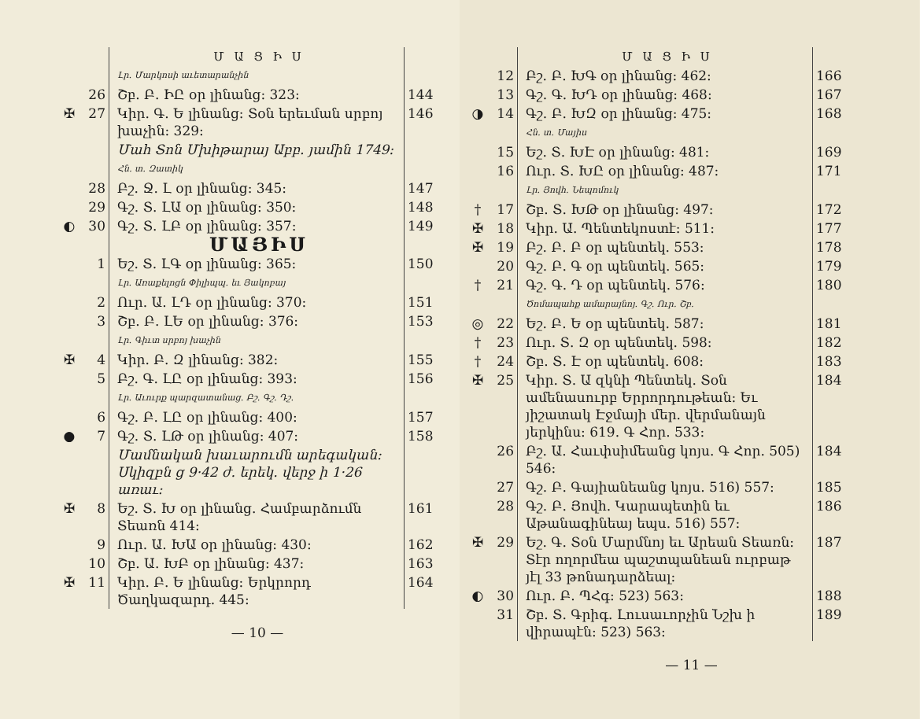| | | Մ Ա Ց Ի Ս | |
| | | Լր․ Մարկոսի աւետարանչին | |
| | 26 | Շբ. Բ. ԻԸ օր լինանց: 323: | 144 |
| ✠ | 27 | Կիր. Գ. Ե լինանց: Տօն երեւման սրբոյ խաչին: 329: | 146 |
| | | Մահ Տոն Մխիթարայ Աբբ. յամին 1749: Հն․ տ․ Զատիկ | |
| | 28 | Բշ. Ջ. Լ օր լինանց: 345: | 147 |
| | 29 | Գշ. Տ. ԼԱ օր լինանց: 350: | 148 |
| ◐ | 30 | Գշ. Տ. ԼԲ օր լինանց: 357: | 149 |
| | | ՄԱՅԻՍ | |
| | 1 | Եշ. Տ. ԼԳ օր լինանց: 365: Լր. Առաքելոցն Փիլիպպ. եւ Յակոբայ | 150 |
| | 2 | Ուր. Ա. ԼԴ օր լինանց: 370: | 151 |
| | 3 | Շբ. Բ. ԼԵ օր լինանց: 376: Լր․ Գիւտ սրբոյ խաչին | 153 |
| ✠ | 4 | Կիր. Բ. Զ լինանց: 382: | 155 |
| | 5 | Բշ. Գ. ԼԸ օր լինանց: 393: Լր. Աւուրք պարզատանաց. Բշ. Գշ. Դշ. | 156 |
| | 6 | Գշ. Բ. ԼԸ օր լինանց: 400: | 157 |
| ● | 7 | Գշ. Տ. ԼԹ օր լինանց: 407: | 158 |
| | | Մամնական խաւարումն արեգական: Սկիզբն ց 9·42 ժ. երեկ. վերջ ի 1·26 առաւ: | |
| ✠ | 8 | Եշ. Տ. Խ օր լինանց. Համբարձումն Տեառն 414: | 161 |
| | 9 | Ուր. Ա. ԽԱ օր լինանց: 430: | 162 |
| | 10 | Շբ. Ա. ԽԲ օր լինանց: 437: | 163 |
| ✠ | 11 | Կիր. Բ. Ե լինանց: Երկրորդ Ծաղկազարդ. 445: | 164 |
— 10 —
| | | Մ Ա Ց Ի Ս | |
| | 12 | Բշ. Բ. ԽԳ օր լինանց: 462: | 166 |
| | 13 | Գշ. Գ. ԽԴ օր լինանց: 468: | 167 |
| ◑ | 14 | Գշ. Բ. ԽԶ օր լինանց: 475: Հն․ տ․ Մայիս | 168 |
| | 15 | Եշ. Տ. ԽԷ օր լինանց: 481: | 169 |
| | 16 | Ուր. Տ. ԽԸ օր լինանց: 487: Լր. Յովհ. Նեպոմուկ | 171 |
| † | 17 | Շբ. Տ. ԽԹ օր լինանց: 497: | 172 |
| ✠ | 18 | Կիր. Ա. Պենտեկոստէ: 511: | 177 |
| ✠ | 19 | Բշ. Բ. Բ օր պենտեկ. 553: | 178 |
| | 20 | Գշ. Բ. Գ օր պենտեկ. 565: | 179 |
| † | 21 | Գշ. Գ. Դ օր պենտեկ. 576: Ծոմապահք ամարայնոյ. Գշ. Ուր. Շբ. | 180 |
| ◎ | 22 | Եշ. Բ. Ե օր պենտեկ. 587: | 181 |
| † | 23 | Ուր. Տ. Զ օր պենտեկ. 598: | 182 |
| † | 24 | Շբ. Տ. Է օր պենտեկ. 608: | 183 |
| ✠ | 25 | Կիր. Տ. Ա զկնի Պենտեկ. Տօն ամենասուրբ Երրորդութեան: Եւ յիշատակ Էջմայի մեր. վերմանայն յերկինս: 619. Գ Հոր. 533: | 184 |
| | 26 | Բշ. Ա. Հաւփսիմեանց կոյս. Գ Հոր. 505) 546: | 184 |
| | 27 | Գշ. Բ. Գայիանեանց կոյս. 516) 557: | 185 |
| | 28 | Գշ. Բ. Յովհ. Կարապետին եւ Աթանագինեայ եպս. 516) 557: | 186 |
| ✠ | 29 | Եշ. Գ. Տօն Մարմնոյ եւ Արեան Տեառն: Տէր ողորմեա պաշտպանեան ուրբաթ յէլ 33 թոնադարձեալ: | 187 |
| ◐ | 30 | Ուր. Բ. ՊՀգ: 523) 563: | 188 |
| | 31 | Շբ. Տ. Գրիգ. Լուսաւորչին Նշխ ի վիրապէն: 523) 563: | 189 |
— 11 —